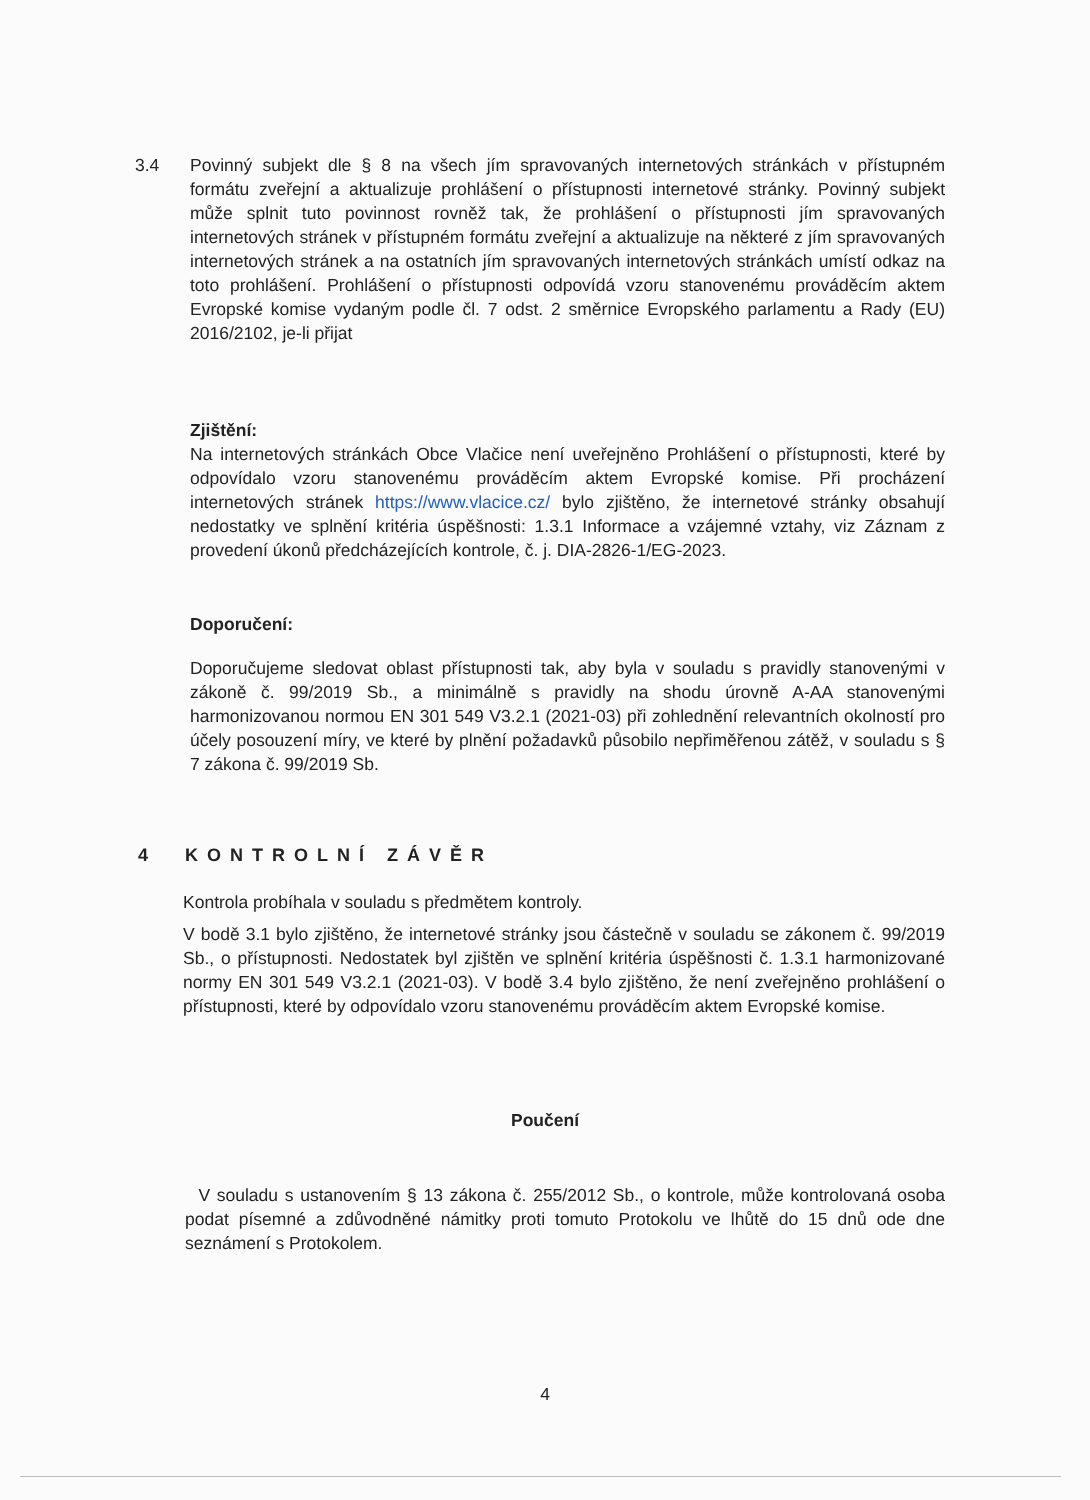3.4 Povinný subjekt dle § 8 na všech jím spravovaných internetových stránkách v přístupném formátu zveřejní a aktualizuje prohlášení o přístupnosti internetové stránky. Povinný subjekt může splnit tuto povinnost rovněž tak, že prohlášení o přístupnosti jím spravovaných internetových stránek v přístupném formátu zveřejní a aktualizuje na některé z jím spravovaných internetových stránek a na ostatních jím spravovaných internetových stránkách umístí odkaz na toto prohlášení. Prohlášení o přístupnosti odpovídá vzoru stanovenému prováděcím aktem Evropské komise vydaným podle čl. 7 odst. 2 směrnice Evropského parlamentu a Rady (EU) 2016/2102, je-li přijat
Zjištění:
Na internetových stránkách Obce Vlačice není uveřejněno Prohlášení o přístupnosti, které by odpovídalo vzoru stanovenému prováděcím aktem Evropské komise. Při procházení internetových stránek https://www.vlacice.cz/ bylo zjištěno, že internetové stránky obsahují nedostatky ve splnění kritéria úspěšnosti: 1.3.1 Informace a vzájemné vztahy, viz Záznam z provedení úkonů předcházejících kontrole, č. j. DIA-2826-1/EG-2023.
Doporučení:
Doporučujeme sledovat oblast přístupnosti tak, aby byla v souladu s pravidly stanovenými v zákoně č. 99/2019 Sb., a minimálně s pravidly na shodu úrovně A-AA stanovenými harmonizovanou normou EN 301 549 V3.2.1 (2021-03) při zohlednění relevantních okolností pro účely posouzení míry, ve které by plnění požadavků působilo nepřiměřenou zátěž, v souladu s § 7 zákona č. 99/2019 Sb.
4 KONTROLNÍ ZÁVĚR
Kontrola probíhala v souladu s předmětem kontroly.
V bodě 3.1 bylo zjištěno, že internetové stránky jsou částečně v souladu se zákonem č. 99/2019 Sb., o přístupnosti. Nedostatek byl zjištěn ve splnění kritéria úspěšnosti č. 1.3.1 harmonizované normy EN 301 549 V3.2.1 (2021-03). V bodě 3.4 bylo zjištěno, že není zveřejněno prohlášení o přístupnosti, které by odpovídalo vzoru stanovenému prováděcím aktem Evropské komise.
Poučení
V souladu s ustanovením § 13 zákona č. 255/2012 Sb., o kontrole, může kontrolovaná osoba podat písemné a zdůvodněné námitky proti tomuto Protokolu ve lhůtě do 15 dnů ode dne seznámení s Protokolem.
4